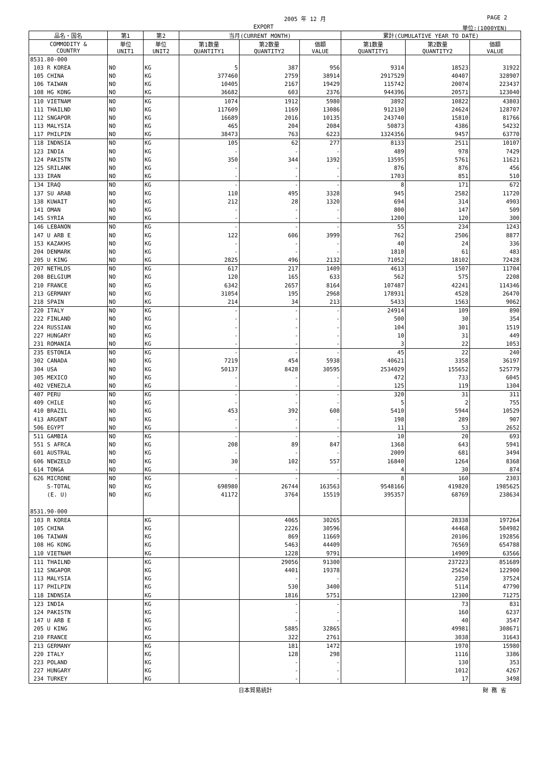2005 年 12 月 PAGE 2
EXPORT 単位:(1000YEN)
| 品名・国名 | 第1 | 第2 | 当月(CURRENT MONTH) | | | 累計(CUMULATIVE YEAR TO DATE) | | |
| --- | --- | --- | --- | --- | --- | --- | --- | --- |
| COMMODITY & COUNTRY | 単位 UNIT1 | 単位 UNIT2 | 第1数量 QUANTITY1 | 第2数量 QUANTITY2 | 価額 VALUE | 第1数量 QUANTITY1 | 第2数量 QUANTITY2 | 価額 VALUE |
| 8531.80-000 | | | | | | | | |
| 103 R KOREA | NO | KG | 5 | 387 | 956 | 9314 | 18523 | 31922 |
| 105 CHINA | NO | KG | 377460 | 2759 | 38914 | 2917529 | 40407 | 328907 |
| 106 TAIWAN | NO | KG | 10405 | 2167 | 19429 | 115742 | 20074 | 223437 |
| 108 HG KONG | NO | KG | 36682 | 603 | 2376 | 944396 | 20571 | 123040 |
| 110 VIETNAM | NO | KG | 1074 | 1912 | 5980 | 3892 | 10822 | 43803 |
| 111 THAILND | NO | KG | 117609 | 1169 | 13086 | 912130 | 24624 | 128707 |
| 112 SNGAPOR | NO | KG | 16689 | 2016 | 10135 | 243740 | 15810 | 81766 |
| 113 MALYSIA | NO | KG | 465 | 204 | 2084 | 50873 | 4386 | 54232 |
| 117 PHILPIN | NO | KG | 38473 | 763 | 6223 | 1324356 | 9457 | 63770 |
| 118 INDNSIA | NO | KG | 105 | 62 | 277 | 8133 | 2511 | 10107 |
| 123 INDIA | NO | KG | - | - | - | 489 | 978 | 7429 |
| 124 PAKISTN | NO | KG | 350 | 344 | 1392 | 13595 | 5761 | 11621 |
| 125 SRILANK | NO | KG | - | - | - | 876 | 876 | 456 |
| 133 IRAN | NO | KG | - | - | - | 1703 | 851 | 510 |
| 134 IRAQ | NO | KG | - | - | - | 8 | 171 | 672 |
| 137 SU ARAB | NO | KG | 110 | 495 | 3328 | 945 | 2582 | 11720 |
| 138 KUWAIT | NO | KG | 212 | 28 | 1320 | 694 | 314 | 4903 |
| 141 OMAN | NO | KG | - | - | - | 800 | 147 | 509 |
| 145 SYRIA | NO | KG | - | - | - | 1200 | 120 | 300 |
| 146 LEBANON | NO | KG | - | - | - | 55 | 234 | 1243 |
| 147 U ARB E | NO | KG | 122 | 606 | 3999 | 762 | 2506 | 8877 |
| 153 KAZAKHS | NO | KG | - | - | - | 40 | 24 | 336 |
| 204 DENMARK | NO | KG | - | - | - | 1810 | 61 | 483 |
| 205 U KING | NO | KG | 2825 | 496 | 2132 | 71052 | 18102 | 72428 |
| 207 NETHLDS | NO | KG | 617 | 217 | 1409 | 4613 | 1507 | 11704 |
| 208 BELGIUM | NO | KG | 120 | 165 | 633 | 562 | 575 | 2208 |
| 210 FRANCE | NO | KG | 6342 | 2657 | 8164 | 107487 | 42241 | 114346 |
| 213 GERMANY | NO | KG | 31054 | 195 | 2968 | 178931 | 4528 | 26470 |
| 218 SPAIN | NO | KG | 214 | 34 | 213 | 5433 | 1563 | 9062 |
| 220 ITALY | NO | KG | - | - | - | 24914 | 109 | 890 |
| 222 FINLAND | NO | KG | - | - | - | 500 | 30 | 354 |
| 224 RUSSIAN | NO | KG | - | - | - | 104 | 301 | 1519 |
| 227 HUNGARY | NO | KG | - | - | - | 10 | 31 | 449 |
| 231 ROMANIA | NO | KG | - | - | - | 3 | 22 | 1053 |
| 235 ESTONIA | NO | KG | - | - | - | 45 | 22 | 240 |
| 302 CANADA | NO | KG | 7219 | 454 | 5938 | 40621 | 3358 | 36197 |
| 304 USA | NO | KG | 50137 | 8428 | 30595 | 2534029 | 155652 | 525779 |
| 305 MEXICO | NO | KG | - | - | - | 472 | 733 | 6045 |
| 402 VENEZLA | NO | KG | - | - | - | 125 | 119 | 1304 |
| 407 PERU | NO | KG | - | - | - | 320 | 31 | 311 |
| 409 CHILE | NO | KG | - | - | - | 5 | 2 | 755 |
| 410 BRAZIL | NO | KG | 453 | 392 | 608 | 5410 | 5944 | 10529 |
| 413 ARGENT | NO | KG | - | - | - | 198 | 289 | 907 |
| 506 EGYPT | NO | KG | - | - | - | 11 | 53 | 2652 |
| 511 GAMBIA | NO | KG | - | - | - | 10 | 20 | 693 |
| 551 S AFRCA | NO | KG | 208 | 89 | 847 | 1368 | 643 | 5941 |
| 601 AUSTRAL | NO | KG | - | - | - | 2009 | 681 | 3494 |
| 606 NEWZELD | NO | KG | 30 | 102 | 557 | 16840 | 1264 | 8368 |
| 614 TONGA | NO | KG | - | - | - | 4 | 30 | 874 |
| 626 MICRONE | NO | KG | - | - | - | 8 | 160 | 2303 |
| S-TOTAL | NO | KG | 698980 | 26744 | 163563 | 9548166 | 419820 | 1985625 |
| (E. U) | NO | KG | 41172 | 3764 | 15519 | 395357 | 68769 | 238634 |
| 8531.90-000 | | | | | | | | |
| 103 R KOREA | | KG | | 4065 | 30265 | | 28338 | 197264 |
| 105 CHINA | | KG | | 2226 | 30596 | | 44468 | 504982 |
| 106 TAIWAN | | KG | | 869 | 11669 | | 20106 | 192856 |
| 108 HG KONG | | KG | | 5463 | 44409 | | 76569 | 654788 |
| 110 VIETNAM | | KG | | 1228 | 9791 | | 14909 | 63566 |
| 111 THAILND | | KG | | 29056 | 91300 | | 237223 | 851689 |
| 112 SNGAPOR | | KG | | 4401 | 19378 | | 25624 | 122900 |
| 113 MALYSIA | | KG | | - | - | | 2250 | 37524 |
| 117 PHILPIN | | KG | | 530 | 3400 | | 5114 | 47790 |
| 118 INDNSIA | | KG | | 1816 | 5751 | | 12300 | 71275 |
| 123 INDIA | | KG | | - | - | | 73 | 831 |
| 124 PAKISTN | | KG | | - | - | | 160 | 6237 |
| 147 U ARB E | | KG | | - | - | | 40 | 3547 |
| 205 U KING | | KG | | 5885 | 32865 | | 49981 | 308671 |
| 210 FRANCE | | KG | | 322 | 2761 | | 3038 | 31643 |
| 213 GERMANY | | KG | | 181 | 1472 | | 1970 | 15980 |
| 220 ITALY | | KG | | 128 | 298 | | 1116 | 3386 |
| 223 POLAND | | KG | | - | - | | 130 | 353 |
| 227 HUNGARY | | KG | | - | - | | 1012 | 4267 |
| 234 TURKEY | | KG | | - | - | | 17 | 3498 |
日本貿易統計 財 務 省